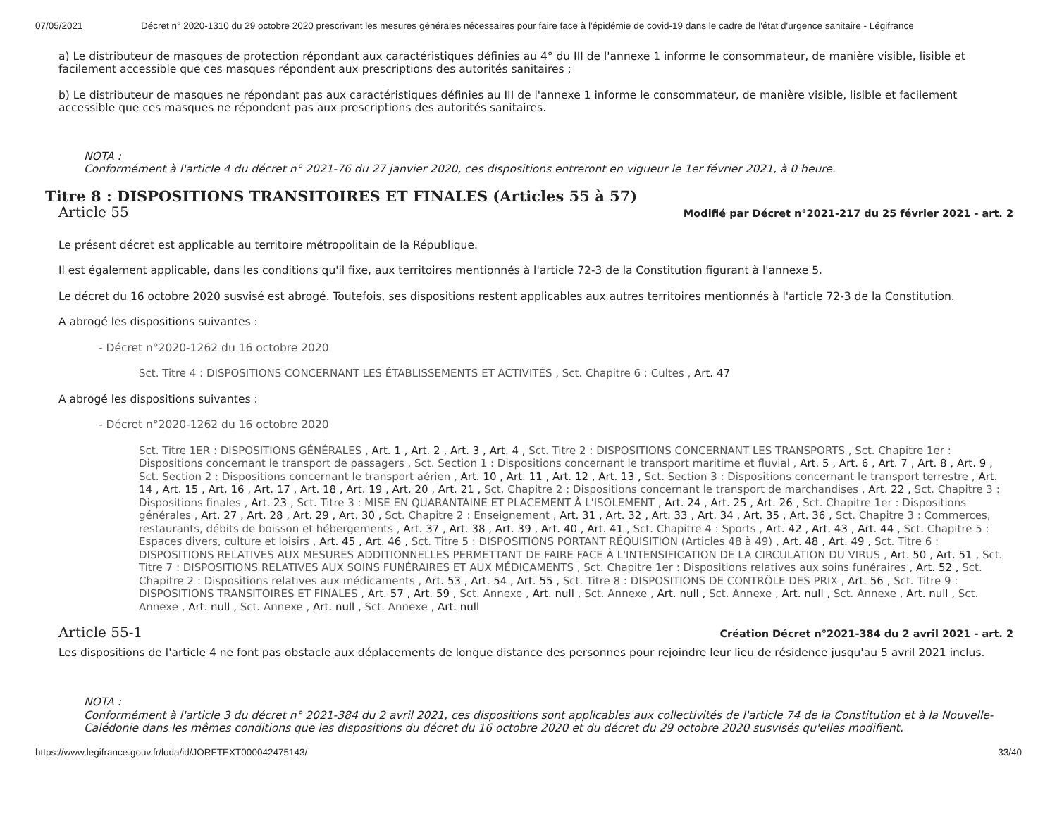07/05/2021 Décret n° 2020-1310 du 29 octobre 2020 prescrivant les mesures générales nécessaires pour faire face à l'épidémie de covid-19 dans le cadre de l'état d'urgence sanitaire - Légifrance
a) Le distributeur de masques de protection répondant aux caractéristiques définies au 4° du III de l'annexe 1 informe le consommateur, de manière visible, lisible et facilement accessible que ces masques répondent aux prescriptions des autorités sanitaires ;
b) Le distributeur de masques ne répondant pas aux caractéristiques définies au III de l'annexe 1 informe le consommateur, de manière visible, lisible et facilement accessible que ces masques ne répondent pas aux prescriptions des autorités sanitaires.
NOTA :
Conformément à l'article 4 du décret n° 2021-76 du 27 janvier 2020, ces dispositions entreront en vigueur le 1er février 2021, à 0 heure.
Titre 8 : DISPOSITIONS TRANSITOIRES ET FINALES (Articles 55 à 57)
Article 55 Modifié par Décret n°2021-217 du 25 février 2021 - art. 2
Le présent décret est applicable au territoire métropolitain de la République.
Il est également applicable, dans les conditions qu'il fixe, aux territoires mentionnés à l'article 72-3 de la Constitution figurant à l'annexe 5.
Le décret du 16 octobre 2020 susvisé est abrogé. Toutefois, ses dispositions restent applicables aux autres territoires mentionnés à l'article 72-3 de la Constitution.
A abrogé les dispositions suivantes :
- Décret n°2020-1262 du 16 octobre 2020
Sct. Titre 4 : DISPOSITIONS CONCERNANT LES ÉTABLISSEMENTS ET ACTIVITÉS , Sct. Chapitre 6 : Cultes , Art. 47
A abrogé les dispositions suivantes :
- Décret n°2020-1262 du 16 octobre 2020
Sct. Titre 1ER : DISPOSITIONS GÉNÉRALES , Art. 1 , Art. 2 , Art. 3 , Art. 4 , Sct. Titre 2 : DISPOSITIONS CONCERNANT LES TRANSPORTS , Sct. Chapitre 1er : Dispositions concernant le transport de passagers , Sct. Section 1 : Dispositions concernant le transport maritime et fluvial , Art. 5 , Art. 6 , Art. 7 , Art. 8 , Art. 9 , Sct. Section 2 : Dispositions concernant le transport aérien , Art. 10 , Art. 11 , Art. 12 , Art. 13 , Sct. Section 3 : Dispositions concernant le transport terrestre , Art. 14 , Art. 15 , Art. 16 , Art. 17 , Art. 18 , Art. 19 , Art. 20 , Art. 21 , Sct. Chapitre 2 : Dispositions concernant le transport de marchandises , Art. 22 , Sct. Chapitre 3 : Dispositions finales , Art. 23 , Sct. Titre 3 : MISE EN QUARANTAINE ET PLACEMENT À L'ISOLEMENT , Art. 24 , Art. 25 , Art. 26 , Sct. Chapitre 1er : Dispositions générales , Art. 27 , Art. 28 , Art. 29 , Art. 30 , Sct. Chapitre 2 : Enseignement , Art. 31 , Art. 32 , Art. 33 , Art. 34 , Art. 35 , Art. 36 , Sct. Chapitre 3 : Commerces, restaurants, débits de boisson et hébergements , Art. 37 , Art. 38 , Art. 39 , Art. 40 , Art. 41 , Sct. Chapitre 4 : Sports , Art. 42 , Art. 43 , Art. 44 , Sct. Chapitre 5 : Espaces divers, culture et loisirs , Art. 45 , Art. 46 , Sct. Titre 5 : DISPOSITIONS PORTANT RÉQUISITION (Articles 48 à 49) , Art. 48 , Art. 49 , Sct. Titre 6 : DISPOSITIONS RELATIVES AUX MESURES ADDITIONNELLES PERMETTANT DE FAIRE FACE À L'INTENSIFICATION DE LA CIRCULATION DU VIRUS , Art. 50 , Art. 51 , Sct. Titre 7 : DISPOSITIONS RELATIVES AUX SOINS FUNÉRAIRES ET AUX MÉDICAMENTS , Sct. Chapitre 1er : Dispositions relatives aux soins funéraires , Art. 52 , Sct. Chapitre 2 : Dispositions relatives aux médicaments , Art. 53 , Art. 54 , Art. 55 , Sct. Titre 8 : DISPOSITIONS DE CONTRÔLE DES PRIX , Art. 56 , Sct. Titre 9 : DISPOSITIONS TRANSITOIRES ET FINALES , Art. 57 , Art. 59 , Sct. Annexe , Art. null , Sct. Annexe , Art. null , Sct. Annexe , Art. null , Sct. Annexe , Art. null , Sct. Annexe , Art. null , Sct. Annexe , Art. null , Sct. Annexe , Art. null
Article 55-1 Création Décret n°2021-384 du 2 avril 2021 - art. 2
Les dispositions de l'article 4 ne font pas obstacle aux déplacements de longue distance des personnes pour rejoindre leur lieu de résidence jusqu'au 5 avril 2021 inclus.
NOTA :
Conformément à l'article 3 du décret n° 2021-384 du 2 avril 2021, ces dispositions sont applicables aux collectivités de l'article 74 de la Constitution et à la Nouvelle-Calédonie dans les mêmes conditions que les dispositions du décret du 16 octobre 2020 et du décret du 29 octobre 2020 susvisés qu'elles modifient.
https://www.legifrance.gouv.fr/loda/id/JORFTEXT000042475143/ 33/40